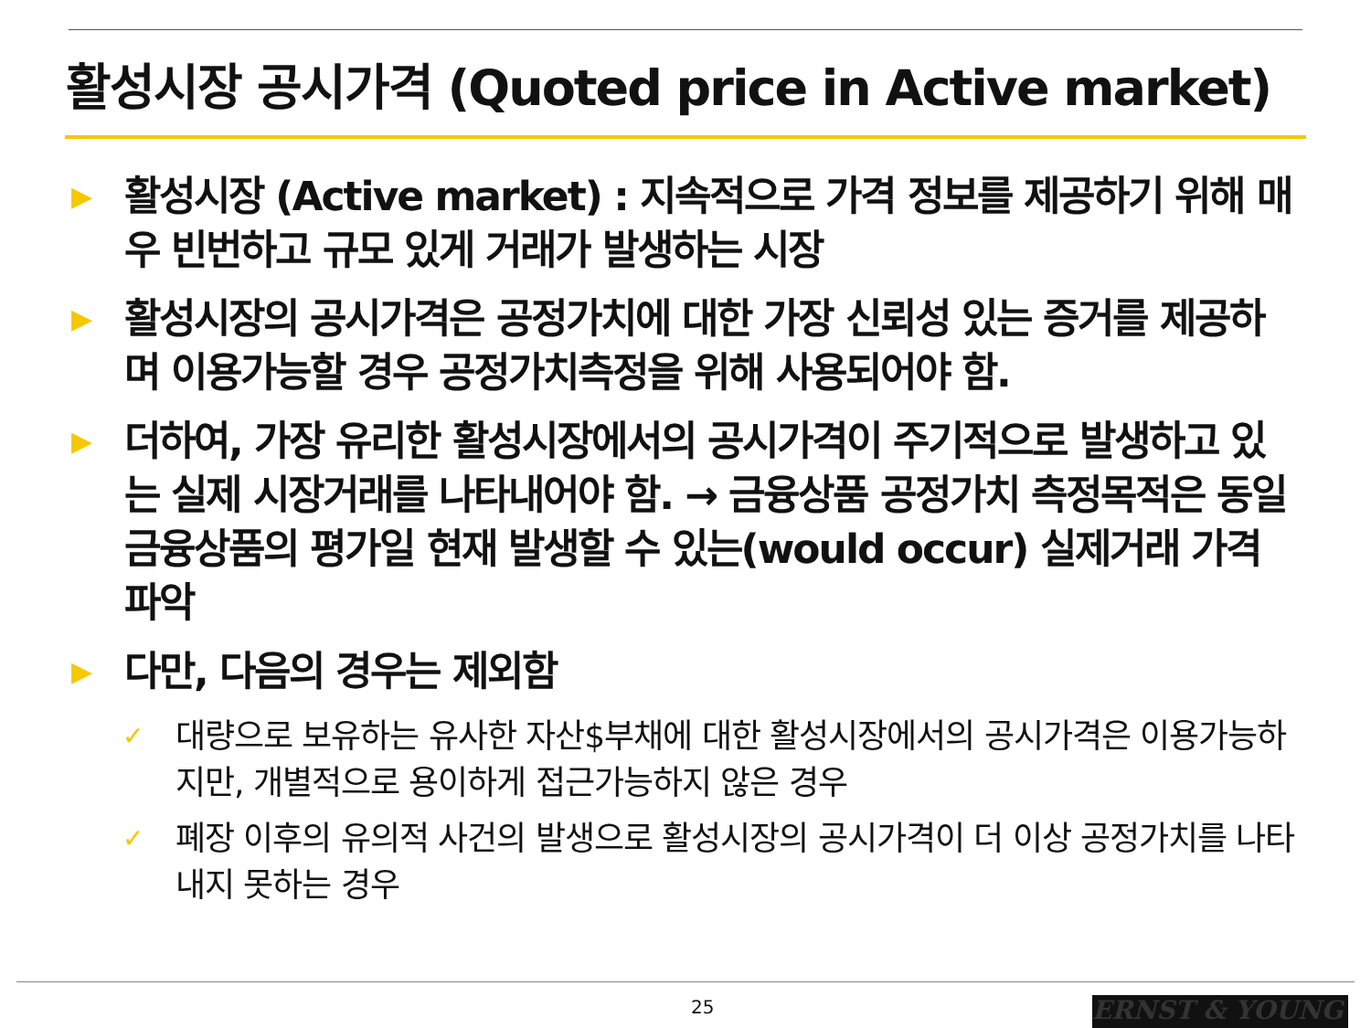활성시장 공시가격 (Quoted price in Active market)
▶
활성시장 (Active market) : 지속적으로 가격 정보를 제공하기 위해 매우 빈번하고 규모 있게 거래가 발생하는 시장
▶
활성시장의 공시가격은 공정가치에 대한 가장 신뢰성 있는 증거를 제공하며 이용가능할 경우 공정가치측정을 위해 사용되어야 함.
▶
더하여, 가장 유리한 활성시장에서의 공시가격이 주기적으로 발생하고 있는 실제 시장거래를 나타내어야 함. → 금융상품 공정가치 측정목적은 동일 금융상품의 평가일 현재 발생할 수 있는(would occur) 실제거래 가격 파악
▶
다만, 다음의 경우는 제외함
✓
대량으로 보유하는 유사한 자산$부채에 대한 활성시장에서의 공시가격은 이용가능하지만, 개별적으로 용이하게 접근가능하지 않은 경우
✓
폐장 이후의 유의적 사건의 발생으로 활성시장의 공시가격이 더 이상 공정가치를 나타내지 못하는 경우
25 ERNST & YOUNG